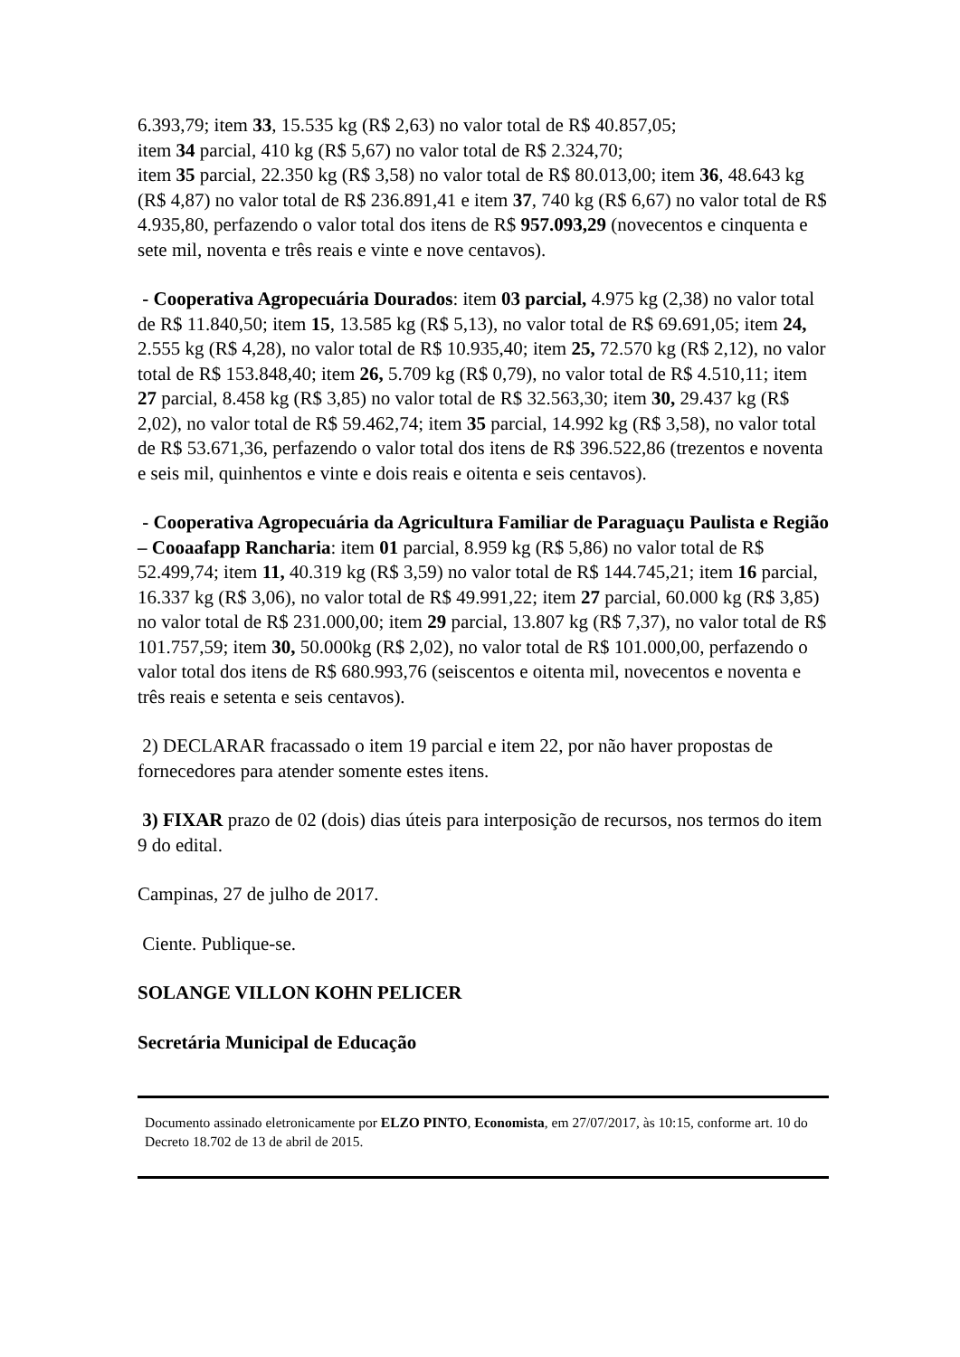6.393,79; item 33, 15.535 kg (R$ 2,63) no valor total de R$ 40.857,05;
item 34 parcial, 410 kg (R$ 5,67) no valor total de R$ 2.324,70;
item 35 parcial, 22.350 kg (R$ 3,58) no valor total de R$ 80.013,00; item 36, 48.643 kg (R$ 4,87) no valor total de R$ 236.891,41 e item 37, 740 kg (R$ 6,67) no valor total de R$ 4.935,80, perfazendo o valor total dos itens de R$ 957.093,29 (novecentos e cinquenta e sete mil, noventa e três reais e vinte e nove centavos).
- Cooperativa Agropecuária Dourados: item 03 parcial, 4.975 kg (2,38) no valor total de R$ 11.840,50; item 15, 13.585 kg (R$ 5,13), no valor total de R$ 69.691,05; item 24, 2.555 kg (R$ 4,28), no valor total de R$ 10.935,40; item 25, 72.570 kg (R$ 2,12), no valor total de R$ 153.848,40; item 26, 5.709 kg (R$ 0,79), no valor total de R$ 4.510,11; item 27 parcial, 8.458 kg (R$ 3,85) no valor total de R$ 32.563,30; item 30, 29.437 kg (R$ 2,02), no valor total de R$ 59.462,74; item 35 parcial, 14.992 kg (R$ 3,58), no valor total de R$ 53.671,36, perfazendo o valor total dos itens de R$ 396.522,86 (trezentos e noventa e seis mil, quinhentos e vinte e dois reais e oitenta e seis centavos).
- Cooperativa Agropecuária da Agricultura Familiar de Paraguaçu Paulista e Região – Cooaafapp Rancharia: item 01 parcial, 8.959 kg (R$ 5,86) no valor total de R$ 52.499,74; item 11, 40.319 kg (R$ 3,59) no valor total de R$ 144.745,21; item 16 parcial, 16.337 kg (R$ 3,06), no valor total de R$ 49.991,22; item 27 parcial, 60.000 kg (R$ 3,85) no valor total de R$ 231.000,00; item 29 parcial, 13.807 kg (R$ 7,37), no valor total de R$ 101.757,59; item 30, 50.000kg (R$ 2,02), no valor total de R$ 101.000,00, perfazendo o valor total dos itens de R$ 680.993,76 (seiscentos e oitenta mil, novecentos e noventa e três reais e setenta e seis centavos).
2) DECLARAR fracassado o item 19 parcial e item 22, por não haver propostas de fornecedores para atender somente estes itens.
3) FIXAR prazo de 02 (dois) dias úteis para interposição de recursos, nos termos do item 9 do edital.
Campinas, 27 de julho de 2017.
Ciente. Publique-se.
SOLANGE VILLON KOHN PELICER
Secretária Municipal de Educação
Documento assinado eletronicamente por ELZO PINTO, Economista, em 27/07/2017, às 10:15, conforme art. 10 do Decreto 18.702 de 13 de abril de 2015.